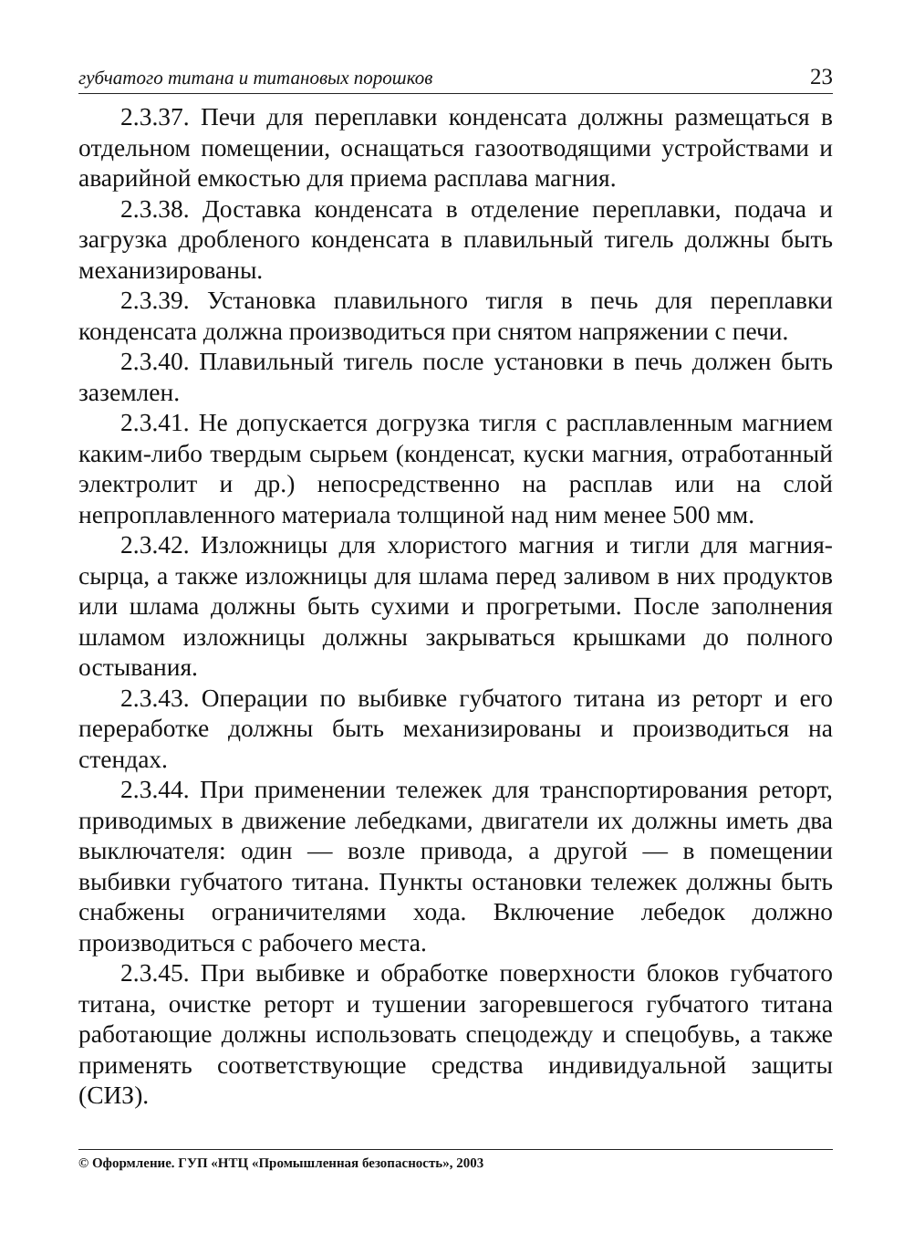губчатого титана и титановых порошков 23
2.3.37. Печи для переплавки конденсата должны размещаться в отдельном помещении, оснащаться газоотводящими устройствами и аварийной емкостью для приема расплава магния.
2.3.38. Доставка конденсата в отделение переплавки, подача и загрузка дробленого конденсата в плавильный тигель должны быть механизированы.
2.3.39. Установка плавильного тигля в печь для переплавки конденсата должна производиться при снятом напряжении с печи.
2.3.40. Плавильный тигель после установки в печь должен быть заземлен.
2.3.41. Не допускается догрузка тигля с расплавленным магнием каким-либо твердым сырьем (конденсат, куски магния, отработанный электролит и др.) непосредственно на расплав или на слой непроплавленного материала толщиной над ним менее 500 мм.
2.3.42. Изложницы для хлористого магния и тигли для магния-сырца, а также изложницы для шлама перед заливом в них продуктов или шлама должны быть сухими и прогретыми. После заполнения шламом изложницы должны закрываться крышками до полного остывания.
2.3.43. Операции по выбивке губчатого титана из реторт и его переработке должны быть механизированы и производиться на стендах.
2.3.44. При применении тележек для транспортирования реторт, приводимых в движение лебедками, двигатели их должны иметь два выключателя: один — возле привода, а другой — в помещении выбивки губчатого титана. Пункты остановки тележек должны быть снабжены ограничителями хода. Включение лебедок должно производиться с рабочего места.
2.3.45. При выбивке и обработке поверхности блоков губчатого титана, очистке реторт и тушении загоревшегося губчатого титана работающие должны использовать спецодежду и спецобувь, а также применять соответствующие средства индивидуальной защиты (СИЗ).
© Оформление. ГУП «НТЦ «Промышленная безопасность», 2003